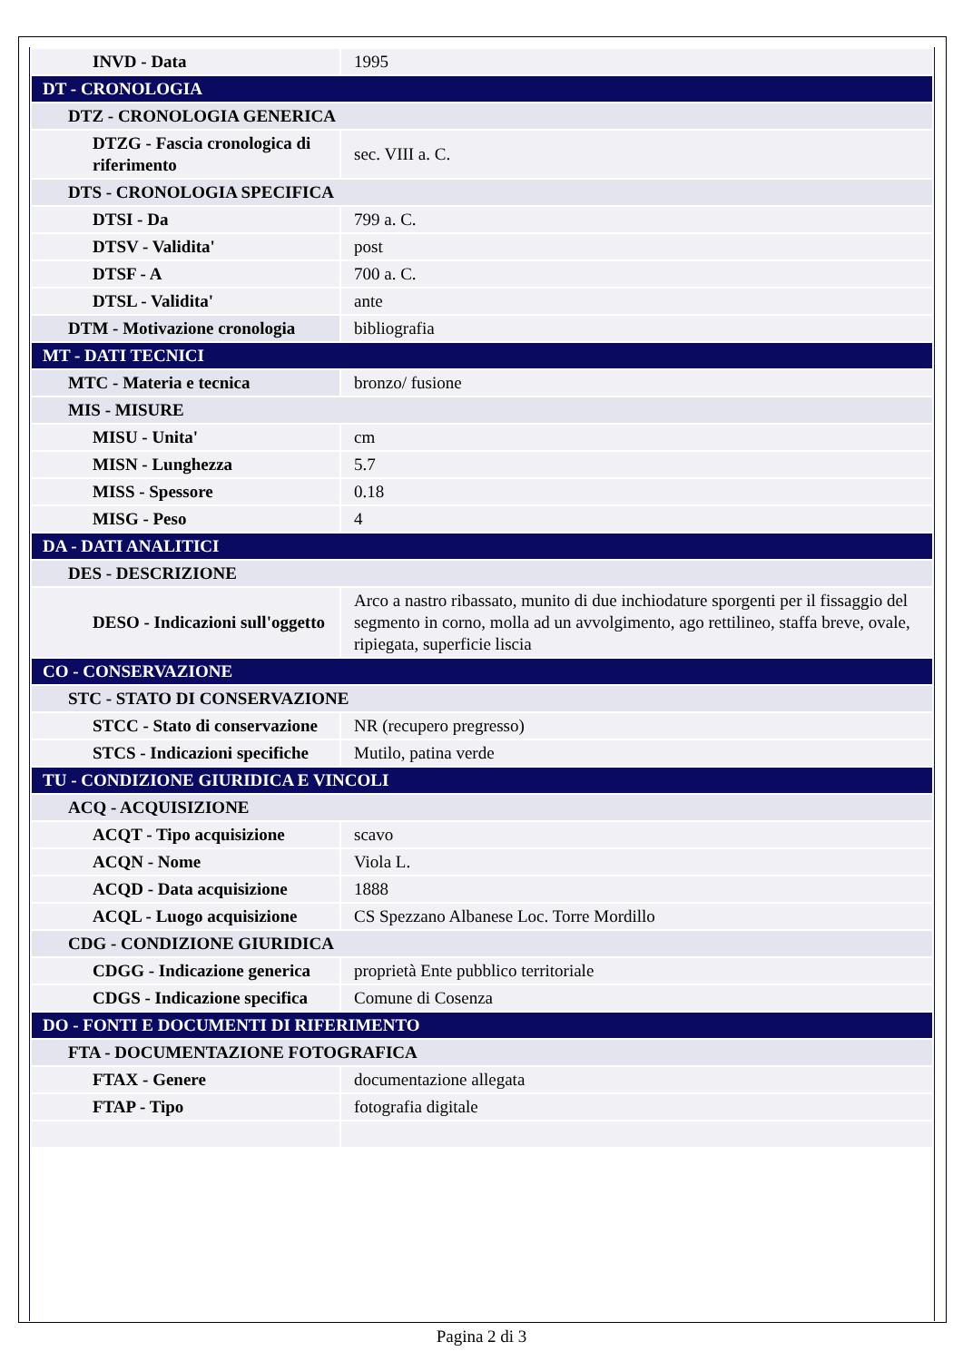| INVD - Data | 1995 |
| DT - CRONOLOGIA | |
| DTZ - CRONOLOGIA GENERICA | |
| DTZG - Fascia cronologica di riferimento | sec. VIII a. C. |
| DTS - CRONOLOGIA SPECIFICA | |
| DTSI - Da | 799 a. C. |
| DTSV - Validita' | post |
| DTSF - A | 700 a. C. |
| DTSL - Validita' | ante |
| DTM - Motivazione cronologia | bibliografia |
| MT - DATI TECNICI | |
| MTC - Materia e tecnica | bronzo/ fusione |
| MIS - MISURE | |
| MISU - Unita' | cm |
| MISN - Lunghezza | 5.7 |
| MISS - Spessore | 0.18 |
| MISG - Peso | 4 |
| DA - DATI ANALITICI | |
| DES - DESCRIZIONE | |
| DESO - Indicazioni sull'oggetto | Arco a nastro ribassato, munito di due inchiodature sporgenti per il fissaggio del segmento in corno, molla ad un avvolgimento, ago rettilineo, staffa breve, ovale, ripiegata, superficie liscia |
| CO - CONSERVAZIONE | |
| STC - STATO DI CONSERVAZIONE | |
| STCC - Stato di conservazione | NR (recupero pregresso) |
| STCS - Indicazioni specifiche | Mutilo, patina verde |
| TU - CONDIZIONE GIURIDICA E VINCOLI | |
| ACQ - ACQUISIZIONE | |
| ACQT - Tipo acquisizione | scavo |
| ACQN - Nome | Viola L. |
| ACQD - Data acquisizione | 1888 |
| ACQL - Luogo acquisizione | CS Spezzano Albanese Loc. Torre Mordillo |
| CDG - CONDIZIONE GIURIDICA | |
| CDGG - Indicazione generica | proprietà Ente pubblico territoriale |
| CDGS - Indicazione specifica | Comune di Cosenza |
| DO - FONTI E DOCUMENTI DI RIFERIMENTO | |
| FTA - DOCUMENTAZIONE FOTOGRAFICA | |
| FTAX - Genere | documentazione allegata |
| FTAP - Tipo | fotografia digitale |
Pagina 2 di 3